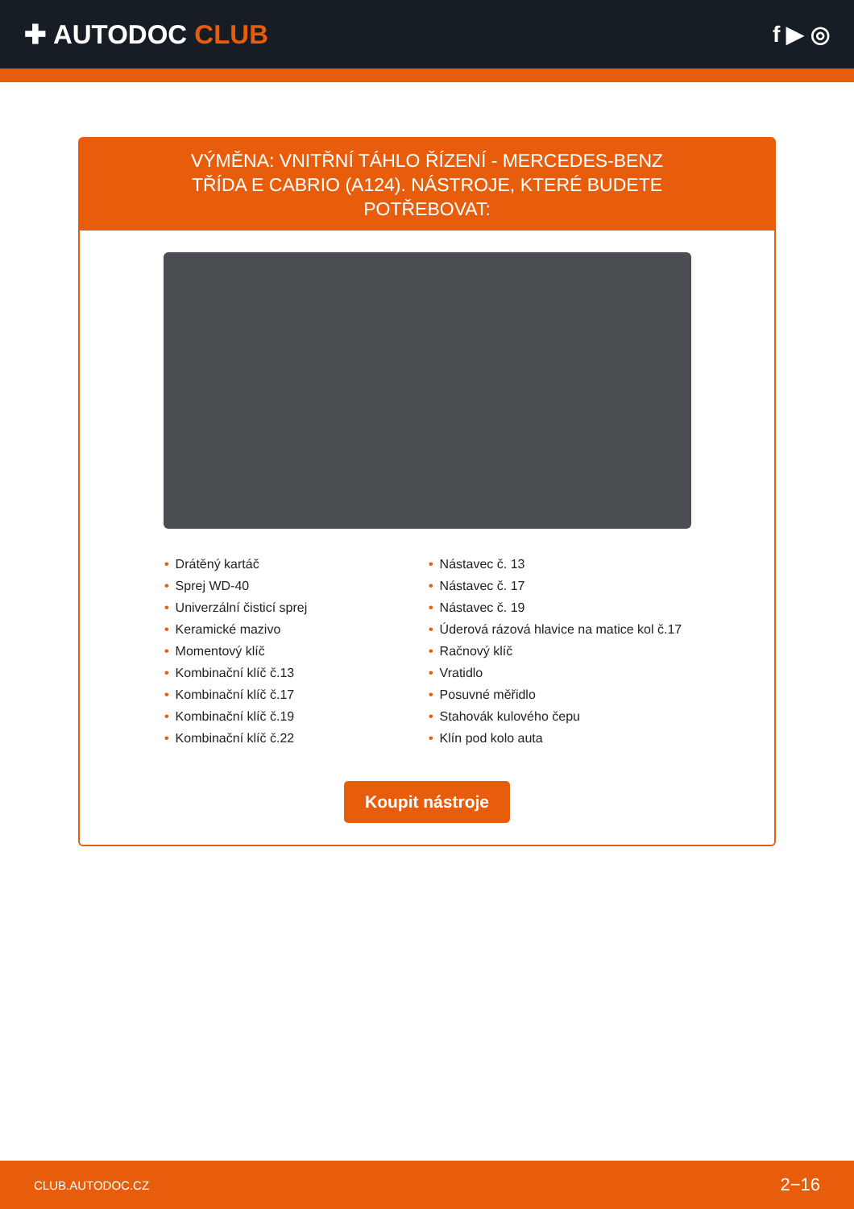✚ AUTODOC CLUB
f ▶ ◎
VÝMĚNA: VNITŘNÍ TÁHLO ŘÍZENÍ - MERCEDES-BENZ TŘÍDA E CABRIO (A124). NÁSTROJE, KTERÉ BUDETE POTŘEBOVAT:
• Drátěný kartáč
• Sprej WD-40
• Univerzální čisticí sprej
• Keramické mazivo
• Momentový klíč
• Kombinační klíč č.13
• Kombinační klíč č.17
• Kombinační klíč č.19
• Kombinační klíč č.22
• Nástavec č. 13
• Nástavec č. 17
• Nástavec č. 19
• Úderová rázová hlavice na matice kol č.17
• Račnový klíč
• Vratidlo
• Posuvné měřidlo
• Stahovák kulového čepu
• Klín pod kolo auta
Koupit nástroje
CLUB.AUTODOC.CZ 2−16